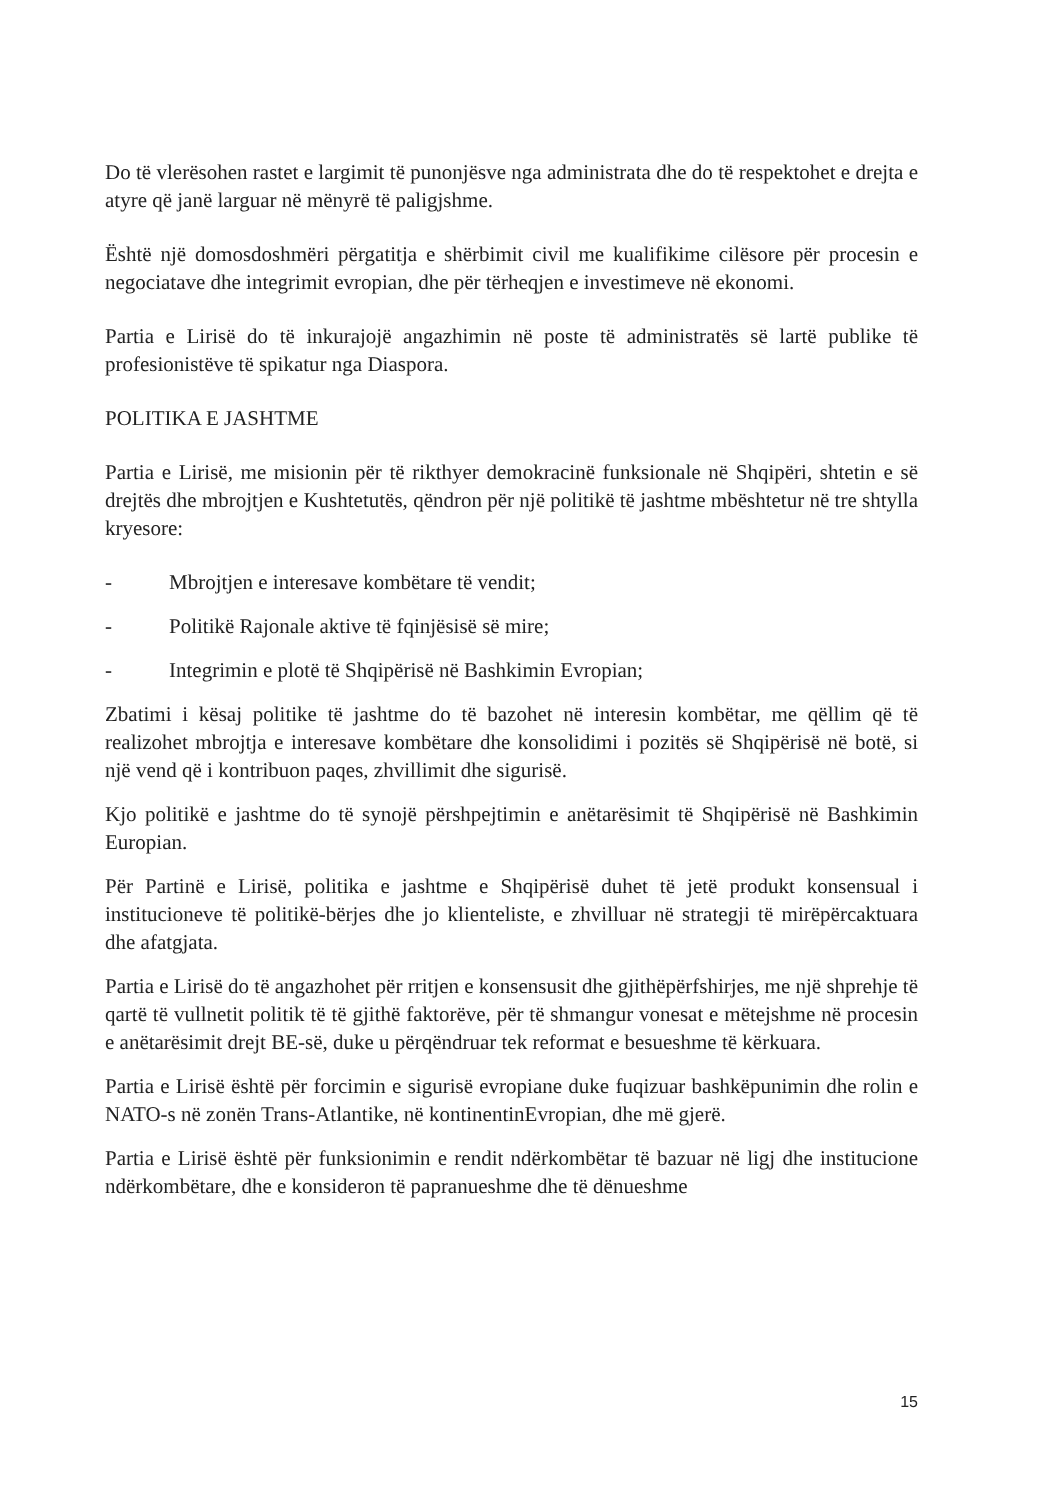Do të vlerësohen rastet e largimit të punonjësve nga administrata dhe do të respektohet e drejta e atyre që janë larguar në mënyrë të paligjshme.
Është një domosdoshmëri përgatitja e shërbimit civil me kualifikime cilësore për procesin e negociatave dhe integrimit evropian, dhe për tërheqjen e investimeve në ekonomi.
Partia e Lirisë do të inkurajojë angazhimin në poste të administratës së lartë publike të profesionistëve të spikatur nga Diaspora.
POLITIKA E JASHTME
Partia e Lirisë, me misionin për të rikthyer demokracinë funksionale në Shqipëri, shtetin e së drejtës dhe mbrojtjen e Kushtetutës, qëndron për një politikë të jashtme mbështetur në tre shtylla kryesore:
- Mbrojtjen e interesave kombëtare të vendit;
- Politikë Rajonale aktive të fqinjësisë së mire;
- Integrimin e plotë të Shqipërisë në Bashkimin Evropian;
Zbatimi i kësaj politike të jashtme do të bazohet në interesin kombëtar, me qëllim që të realizohet mbrojtja e interesave kombëtare dhe konsolidimi i pozitës së Shqipërisë në botë, si një vend që i kontribuon paqes, zhvillimit dhe sigurisë.
Kjo politikë e jashtme do të synojë përshpejtimin e anëtarësimit të Shqipërisë në Bashkimin Europian.
Për Partinë e Lirisë, politika e jashtme e Shqipërisë duhet të jetë produkt konsensual i institucioneve të politikë-bërjes dhe jo klienteliste, e zhvilluar në strategji të mirëpërcaktuara dhe afatgjata.
Partia e Lirisë do të angazhohet për rritjen e konsensusit dhe gjithëpërfshirjes, me një shprehje të qartë të vullnetit politik të të gjithë faktorëve, për të shmangur vonesat e mëtejshme në procesin e anëtarësimit drejt BE-së, duke u përqëndruar tek reformat e besueshme të kërkuara.
Partia e Lirisë është për forcimin e sigurisë evropiane duke fuqizuar bashkëpunimin dhe rolin e NATO-s në zonën Trans-Atlantike, në kontinentinEvropian, dhe më gjerë.
Partia e Lirisë është për funksionimin e rendit ndërkombëtar të bazuar në ligj dhe institucione ndërkombëtare, dhe e konsideron të papranueshme dhe të dënueshme
15